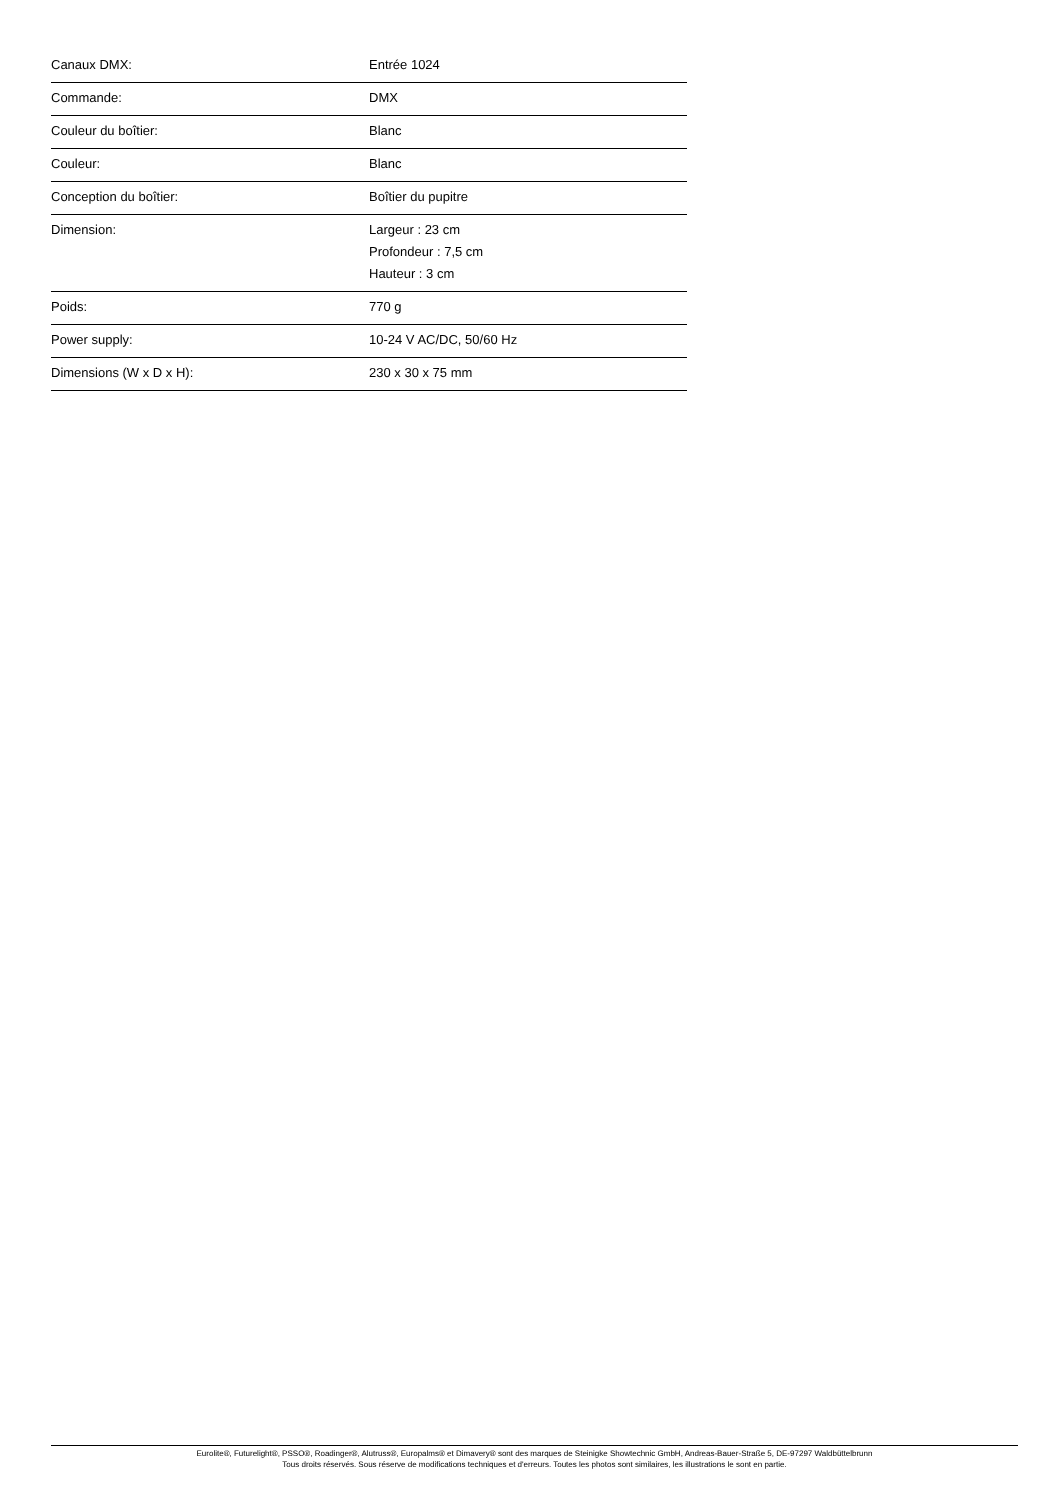| Canaux DMX: | Entrée 1024 |
| Commande: | DMX |
| Couleur du boîtier: | Blanc |
| Couleur: | Blanc |
| Conception du boîtier: | Boîtier du pupitre |
| Dimension: | Largeur : 23 cm Profondeur : 7,5 cm Hauteur : 3 cm |
| Poids: | 770 g |
| Power supply: | 10-24 V AC/DC, 50/60 Hz |
| Dimensions (W x D x H): | 230 x 30 x 75 mm |
Eurolite®, Futurelight®, PSSO®, Roadinger®, Alutruss®, Europalms® et Dimavery® sont des marques de Steinigke Showtechnic GmbH, Andreas-Bauer-Straße 5, DE-97297 Waldbüttelbrunn
Tous droits réservés. Sous réserve de modifications techniques et d'erreurs. Toutes les photos sont similaires, les illustrations le sont en partie.